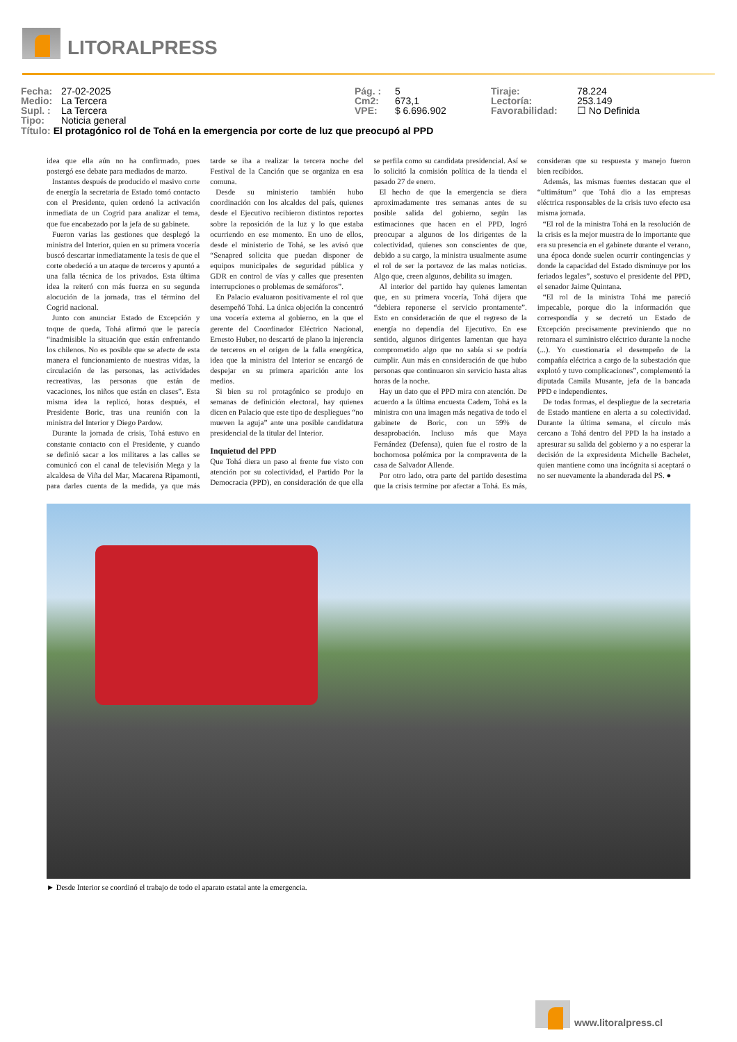LITORALPRESS
Fecha: 27-02-2025
Medio: La Tercera
Supl. : La Tercera
Tipo: Noticia general
Pág. : 5
Cm2: 673,1
VPE: $ 6.696.902
Tiraje: 78.224
Lectoría: 253.149
Favorabilidad: ☐ No Definida
Título: El protagónico rol de Tohá en la emergencia por corte de luz que preocupó al PPD
idea que ella aún no ha confirmado, pues postergó ese debate para mediados de marzo.
Instantes después de producido el masivo corte de energía la secretaria de Estado tomó contacto con el Presidente, quien ordenó la activación inmediata de un Cogrid para analizar el tema, que fue encabezado por la jefa de su gabinete.
Fueron varias las gestiones que desplegó la ministra del Interior, quien en su primera vocería buscó descartar inmediatamente la tesis de que el corte obedeció a un ataque de terceros y apuntó a una falla técnica de los privados. Esta última idea la reiteró con más fuerza en su segunda alocución de la jornada, tras el término del Cogrid nacional.
Junto con anunciar Estado de Excepción y toque de queda, Tohá afirmó que le parecía “inadmisible la situación que están enfrentando los chilenos. No es posible que se afecte de esta manera el funcionamiento de nuestras vidas, la circulación de las personas, las actividades recreativas, las personas que están de vacaciones, los niños que están en clases”. Esta misma idea la replicó, horas después, el Presidente Boric, tras una reunión con la ministra del Interior y Diego Pardow.
Durante la jornada de crisis, Tohá estuvo en constante contacto con el Presidente, y cuando se definió sacar a los militares a las calles se comunicó con el canal de televisión Mega y la alcaldesa de Viña del Mar, Macarena Ripamonti, para darles cuenta de la medida, ya que más tarde se iba a realizar la tercera noche del Festival de la Canción que se organiza en esa comuna.
Desde su ministerio también hubo coordinación con los alcaldes del país, quienes desde el Ejecutivo recibieron distintos reportes sobre la reposición de la luz y lo que estaba ocurriendo en ese momento. En uno de ellos, desde el ministerio de Tohá, se les avisó que “Senapred solicita que puedan disponer de equipos municipales de seguridad pública y GDR en control de vías y calles que presenten interrupciones o problemas de semáforos”.
En Palacio evaluaron positivamente el rol que desempeñó Tohá. La única objeción la concentró una vocería externa al gobierno, en la que el gerente del Coordinador Eléctrico Nacional, Ernesto Huber, no descartó de plano la injerencia de terceros en el origen de la falla energética, idea que la ministra del Interior se encargó de despejar en su primera aparición ante los medios.
Si bien su rol protagónico se produjo en semanas de definición electoral, hay quienes dicen en Palacio que este tipo de despliegues “no mueven la aguja” ante una posible candidatura presidencial de la titular del Interior.
Inquietud del PPD
Que Tohá diera un paso al frente fue visto con atención por su colectividad, el Partido Por la Democracia (PPD), en consideración de que ella se perfila como su candidata presidencial. Así se lo solicitó la comisión política de la tienda el pasado 27 de enero.
El hecho de que la emergencia se diera aproximadamente tres semanas antes de su posible salida del gobierno, según las estimaciones que hacen en el PPD, logró preocupar a algunos de los dirigentes de la colectividad, quienes son conscientes de que, debido a su cargo, la ministra usualmente asume el rol de ser la portavoz de las malas noticias. Algo que, creen algunos, debilita su imagen.
Al interior del partido hay quienes lamentan que, en su primera vocería, Tohá dijera que “debiera reponerse el servicio prontamente”. Esto en consideración de que el regreso de la energía no dependía del Ejecutivo. En ese sentido, algunos dirigentes lamentan que haya comprometido algo que no sabía si se podría cumplir. Aun más en consideración de que hubo personas que continuaron sin servicio hasta altas horas de la noche.
Hay un dato que el PPD mira con atención. De acuerdo a la última encuesta Cadem, Tohá es la ministra con una imagen más negativa de todo el gabinete de Boric, con un 59% de desaprobación. Incluso más que Maya Fernández (Defensa), quien fue el rostro de la bochornosa polémica por la compraventa de la casa de Salvador Allende.
Por otro lado, otra parte del partido desestima que la crisis termine por afectar a Tohá. Es más, consideran que su respuesta y manejo fueron bien recibidos.
Además, las mismas fuentes destacan que el “ultimátum” que Tohá dio a las empresas eléctrica responsables de la crisis tuvo efecto esa misma jornada.
“El rol de la ministra Tohá en la resolución de la crisis es la mejor muestra de lo importante que era su presencia en el gabinete durante el verano, una época donde suelen ocurrir contingencias y donde la capacidad del Estado disminuye por los feriados legales”, sostuvo el presidente del PPD, el senador Jaime Quintana.
“El rol de la ministra Tohá me pareció impecable, porque dio la información que correspondía y se decretó un Estado de Excepción precisamente previniendo que no retornara el suministro eléctrico durante la noche (...). Yo cuestionaría el desempeño de la compañía eléctrica a cargo de la subestación que explotó y tuvo complicaciones”, complementó la diputada Camila Musante, jefa de la bancada PPD e independientes.
De todas formas, el despliegue de la secretaria de Estado mantiene en alerta a su colectividad. Durante la última semana, el círculo más cercano a Tohá dentro del PPD la ha instado a apresurar su salida del gobierno y a no esperar la decisión de la expresidenta Michelle Bachelet, quien mantiene como una incógnita si aceptará o no ser nuevamente la abanderada del PS. ●
► Desde Interior se coordinó el trabajo de todo el aparato estatal ante la emergencia.
www.litoralpress.cl